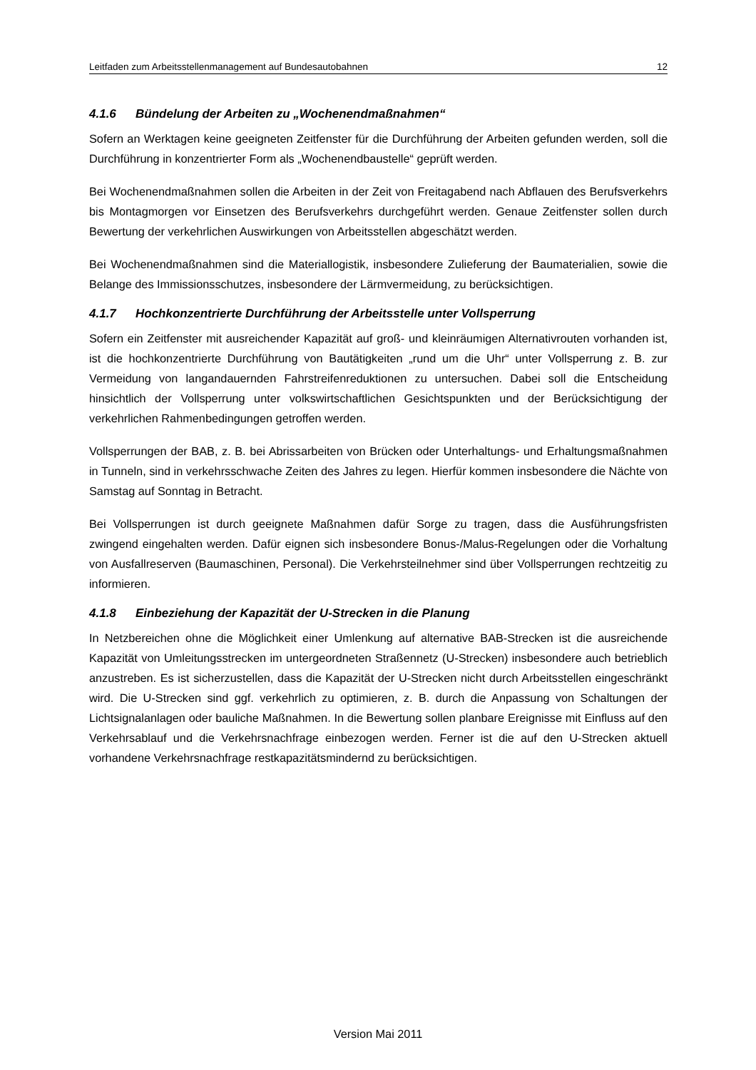Leitfaden zum Arbeitsstellenmanagement auf Bundesautobahnen 12
4.1.6 Bündelung der Arbeiten zu „Wochenendmaßnahmen“
Sofern an Werktagen keine geeigneten Zeitfenster für die Durchführung der Arbeiten gefunden werden, soll die Durchführung in konzentrierter Form als „Wochenendbaustelle“ geprüft werden.
Bei Wochenendmaßnahmen sollen die Arbeiten in der Zeit von Freitagabend nach Abflauen des Berufsverkehrs bis Montagmorgen vor Einsetzen des Berufsverkehrs durchgeführt werden. Genaue Zeitfenster sollen durch Bewertung der verkehrlichen Auswirkungen von Arbeitsstellen abgeschätzt werden.
Bei Wochenendmaßnahmen sind die Materiallogistik, insbesondere Zulieferung der Baumaterialien, sowie die Belange des Immissionsschutzes, insbesondere der Lärmvermeidung, zu berücksichtigen.
4.1.7 Hochkonzentrierte Durchführung der Arbeitsstelle unter Vollsperrung
Sofern ein Zeitfenster mit ausreichender Kapazität auf groß- und kleinräumigen Alternativrouten vorhanden ist, ist die hochkonzentrierte Durchführung von Bautätigkeiten „rund um die Uhr“ unter Vollsperrung z. B. zur Vermeidung von langandauernden Fahrstreifenreduktionen zu untersuchen. Dabei soll die Entscheidung hinsichtlich der Vollsperrung unter volkswirtschaftlichen Gesichtspunkten und der Berücksichtigung der verkehrlichen Rahmenbedingungen getroffen werden.
Vollsperrungen der BAB, z. B. bei Abrissarbeiten von Brücken oder Unterhaltungs- und Erhaltungsmaßnahmen in Tunneln, sind in verkehrsschwache Zeiten des Jahres zu legen. Hierfür kommen insbesondere die Nächte von Samstag auf Sonntag in Betracht.
Bei Vollsperrungen ist durch geeignete Maßnahmen dafür Sorge zu tragen, dass die Ausführungsfristen zwingend eingehalten werden. Dafür eignen sich insbesondere Bonus-/Malus-Regelungen oder die Vorhaltung von Ausfallreserven (Baumaschinen, Personal). Die Verkehrsteilnehmer sind über Vollsperrungen rechtzeitig zu informieren.
4.1.8 Einbeziehung der Kapazität der U-Strecken in die Planung
In Netzbereichen ohne die Möglichkeit einer Umlenkung auf alternative BAB-Strecken ist die ausreichende Kapazität von Umleitungsstrecken im untergeordneten Straßennetz (U-Strecken) insbesondere auch betrieblich anzustreben. Es ist sicherzustellen, dass die Kapazität der U-Strecken nicht durch Arbeitsstellen eingeschränkt wird. Die U-Strecken sind ggf. verkehrlich zu optimieren, z. B. durch die Anpassung von Schaltungen der Lichtsignalanlagen oder bauliche Maßnahmen. In die Bewertung sollen planbare Ereignisse mit Einfluss auf den Verkehrsablauf und die Verkehrsnachfrage einbezogen werden. Ferner ist die auf den U-Strecken aktuell vorhandene Verkehrsnachfrage restkapazitätsmindernd zu berücksichtigen.
Version Mai 2011